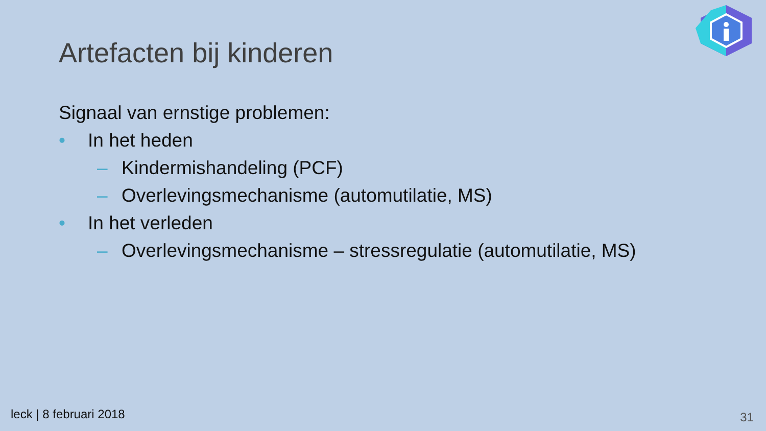Artefacten bij kinderen
Signaal van ernstige problemen:
• In het heden
– Kindermishandeling (PCF)
– Overlevingsmechanisme (automutilatie, MS)
• In het verleden
– Overlevingsmechanisme – stressregulatie (automutilatie, MS)
leck | 8 februari 2018 31